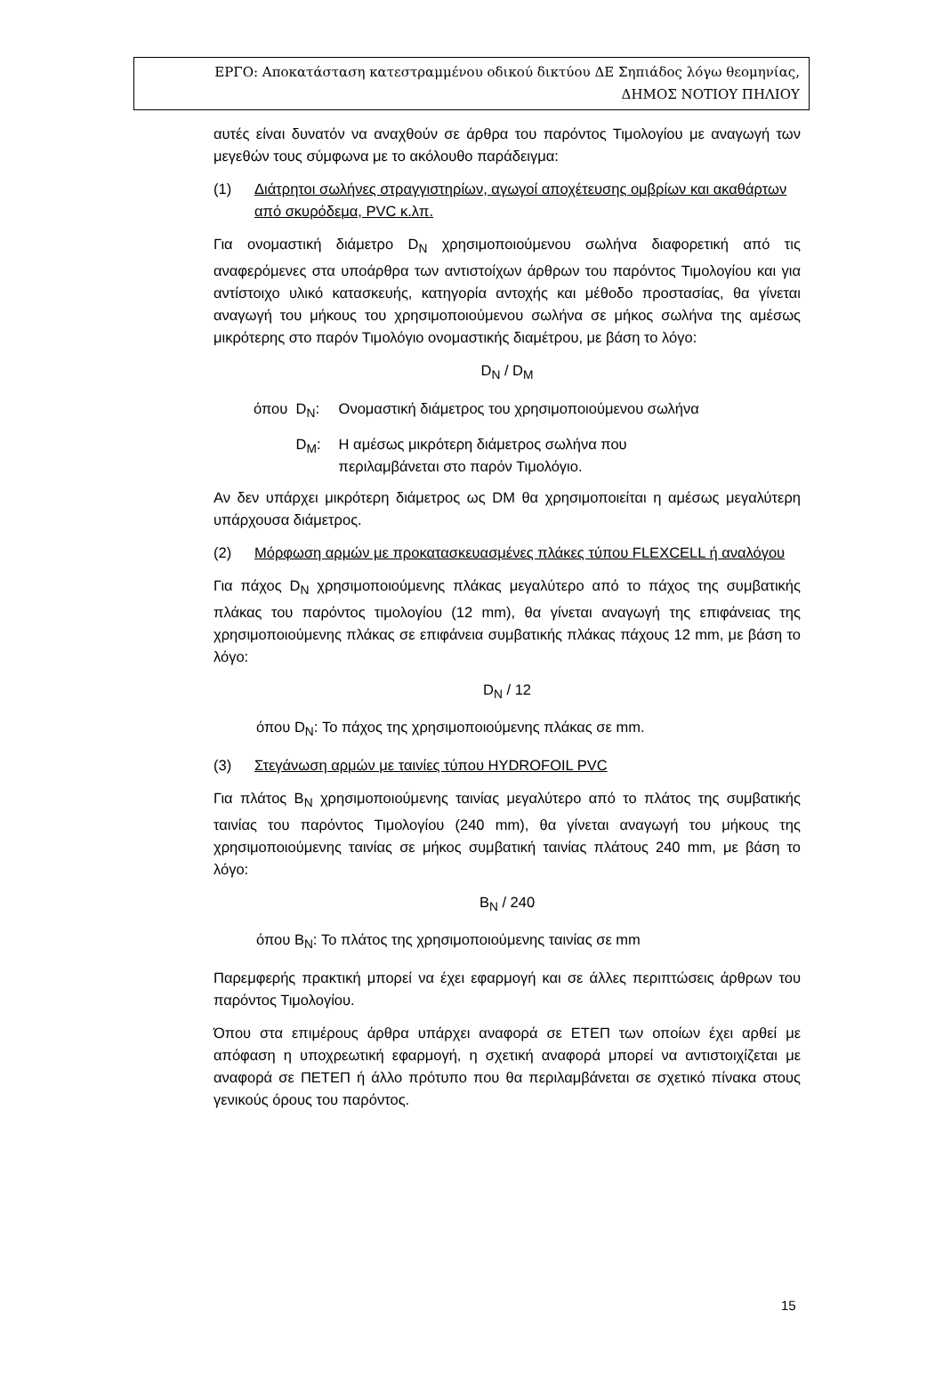ΕΡΓΟ: Αποκατάσταση κατεστραμμένου οδικού δικτύου ΔΕ Σηπιάδος λόγω θεομηνίας,
ΔΗΜΟΣ ΝΟΤΙΟΥ ΠΗΛΙΟΥ
αυτές είναι δυνατόν να αναχθούν σε άρθρα του παρόντος Τιμολογίου με αναγωγή των μεγεθών τους σύμφωνα με το ακόλουθο παράδειγμα:
(1) Διάτρητοι σωλήνες στραγγιστηρίων, αγωγοί αποχέτευσης ομβρίων και ακαθάρτων από σκυρόδεμα, PVC κ.λπ.
Για ονομαστική διάμετρο D<sub>N</sub> χρησιμοποιούμενου σωλήνα διαφορετική από τις αναφερόμενες στα υποάρθρα των αντιστοίχων άρθρων του παρόντος Τιμολογίου και για αντίστοιχο υλικό κατασκευής, κατηγορία αντοχής και μέθοδο προστασίας, θα γίνεται αναγωγή του μήκους του χρησιμοποιούμενου σωλήνα σε μήκος σωλήνα της αμέσως μικρότερης στο παρόν Τιμολόγιο ονομαστικής διαμέτρου, με βάση το λόγο:
D<sub>N</sub> / D<sub>M</sub>
όπου D<sub>N</sub>: Ονομαστική διάμετρος του χρησιμοποιούμενου σωλήνα
D<sub>M</sub>: Η αμέσως μικρότερη διάμετρος σωλήνα που
περιλαμβάνεται στο παρόν Τιμολόγιο.
Αν δεν υπάρχει μικρότερη διάμετρος ως DM θα χρησιμοποιείται η αμέσως μεγαλύτερη υπάρχουσα διάμετρος.
(2) Μόρφωση αρμών με προκατασκευασμένες πλάκες τύπου FLEXCELL ή αναλόγου
Για πάχος D<sub>N</sub> χρησιμοποιούμενης πλάκας μεγαλύτερο από το πάχος της συμβατικής πλάκας του παρόντος τιμολογίου (12 mm), θα γίνεται αναγωγή της επιφάνειας της χρησιμοποιούμενης πλάκας σε επιφάνεια συμβατικής πλάκας πάχους 12 mm, με βάση το λόγο:
D<sub>N</sub> / 12
όπου D<sub>N</sub>: Το πάχος της χρησιμοποιούμενης πλάκας σε mm.
(3) Στεγάνωση αρμών με ταινίες τύπου HYDROFOIL PVC
Για πλάτος B<sub>N</sub> χρησιμοποιούμενης ταινίας μεγαλύτερο από το πλάτος της συμβατικής ταινίας του παρόντος Τιμολογίου (240 mm), θα γίνεται αναγωγή του μήκους της χρησιμοποιούμενης ταινίας σε μήκος συμβατική ταινίας πλάτους 240 mm, με βάση το λόγο:
B<sub>N</sub> / 240
όπου B<sub>N</sub>: Το πλάτος της χρησιμοποιούμενης ταινίας σε mm
Παρεμφερής πρακτική μπορεί να έχει εφαρμογή και σε άλλες περιπτώσεις άρθρων του παρόντος Τιμολογίου.
Όπου στα επιμέρους άρθρα υπάρχει αναφορά σε ΕΤΕΠ των οποίων έχει αρθεί με απόφαση η υποχρεωτική εφαρμογή, η σχετική αναφορά μπορεί να αντιστοιχίζεται με αναφορά σε ΠΕΤΕΠ ή άλλο πρότυπο που θα περιλαμβάνεται σε σχετικό πίνακα στους γενικούς όρους του παρόντος.
15